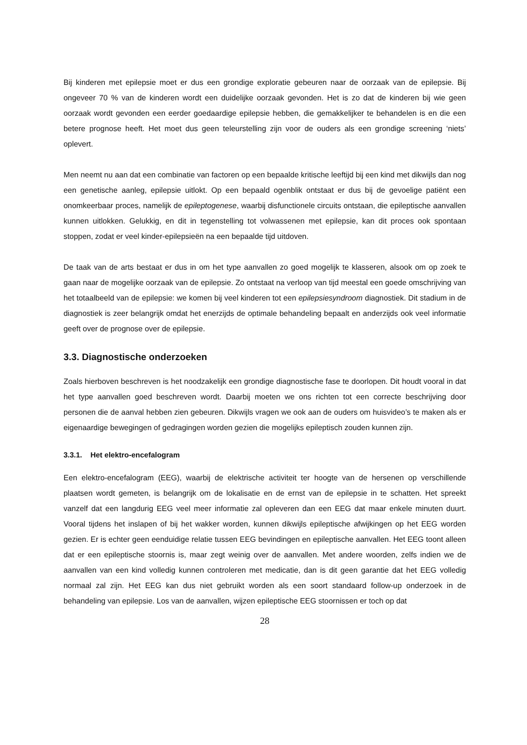Bij kinderen met epilepsie moet er dus een grondige exploratie gebeuren naar de oorzaak van de epilepsie. Bij ongeveer 70 % van de kinderen wordt een duidelijke oorzaak gevonden. Het is zo dat de kinderen bij wie geen oorzaak wordt gevonden een eerder goedaardige epilepsie hebben, die gemakkelijker te behandelen is en die een betere prognose heeft. Het moet dus geen teleurstelling zijn voor de ouders als een grondige screening ‘niets’ oplevert.
Men neemt nu aan dat een combinatie van factoren op een bepaalde kritische leeftijd bij een kind met dikwijls dan nog een genetische aanleg, epilepsie uitlokt. Op een bepaald ogenblik ontstaat er dus bij de gevoelige patiënt een onomkeerbaar proces, namelijk de epileptogenese, waarbij disfunctionele circuits ontstaan, die epileptische aanvallen kunnen uitlokken. Gelukkig, en dit in tegenstelling tot volwassenen met epilepsie, kan dit proces ook spontaan stoppen, zodat er veel kinder-epilepsieën na een bepaalde tijd uitdoven.
De taak van de arts bestaat er dus in om het type aanvallen zo goed mogelijk te klasseren, alsook om op zoek te gaan naar de mogelijke oorzaak van de epilepsie. Zo ontstaat na verloop van tijd meestal een goede omschrijving van het totaalbeeld van de epilepsie: we komen bij veel kinderen tot een epilepsiesyndroom diagnostiek. Dit stadium in de diagnostiek is zeer belangrijk omdat het enerzijds de optimale behandeling bepaalt en anderzijds ook veel informatie geeft over de prognose over de epilepsie.
3.3. Diagnostische onderzoeken
Zoals hierboven beschreven is het noodzakelijk een grondige diagnostische fase te doorlopen. Dit houdt vooral in dat het type aanvallen goed beschreven wordt. Daarbij moeten we ons richten tot een correcte beschrijving door personen die de aanval hebben zien gebeuren. Dikwijls vragen we ook aan de ouders om huisvideo’s te maken als er eigenaardige bewegingen of gedragingen worden gezien die mogelijks epileptisch zouden kunnen zijn.
3.3.1. Het elektro-encefalogram
Een elektro-encefalogram (EEG), waarbij de elektrische activiteit ter hoogte van de hersenen op verschillende plaatsen wordt gemeten, is belangrijk om de lokalisatie en de ernst van de epilepsie in te schatten. Het spreekt vanzelf dat een langdurig EEG veel meer informatie zal opleveren dan een EEG dat maar enkele minuten duurt. Vooral tijdens het inslapen of bij het wakker worden, kunnen dikwijls epileptische afwijkingen op het EEG worden gezien. Er is echter geen eenduidige relatie tussen EEG bevindingen en epileptische aanvallen. Het EEG toont alleen dat er een epileptische stoornis is, maar zegt weinig over de aanvallen. Met andere woorden, zelfs indien we de aanvallen van een kind volledig kunnen controleren met medicatie, dan is dit geen garantie dat het EEG volledig normaal zal zijn. Het EEG kan dus niet gebruikt worden als een soort standaard follow-up onderzoek in de behandeling van epilepsie. Los van de aanvallen, wijzen epileptische EEG stoornissen er toch op dat
28